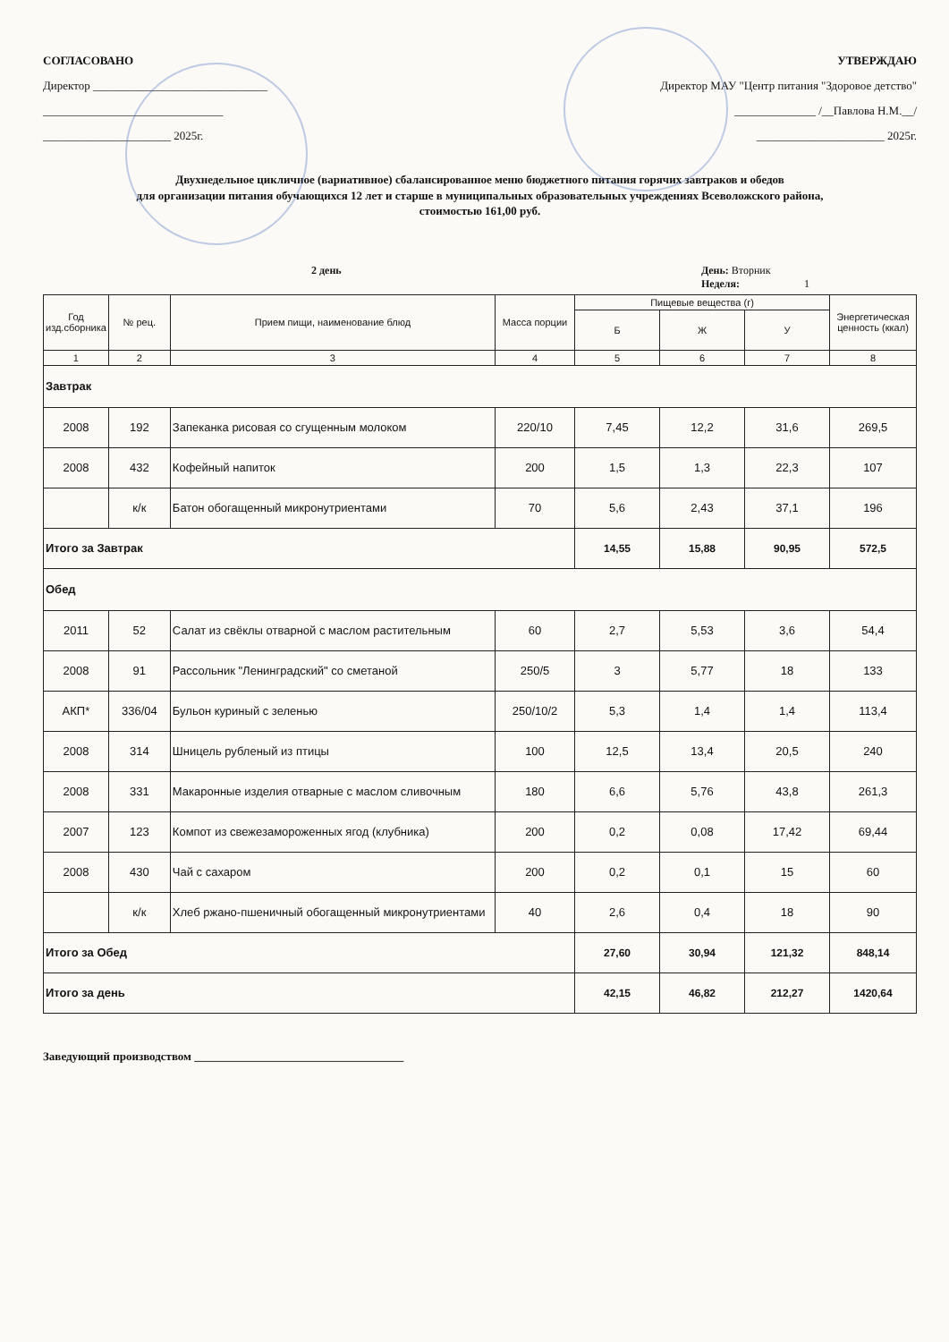СОГЛАСОВАНО
Директор ______________________________
_______________________________
______________________ 2025г.
УТВЕРЖДАЮ
Директор МАУ "Центр питания "Здоровое детство"
______________ /__Павлова Н.М.__/
______________________ 2025г.
Двухнедельное цикличное (вариативное) сбалансированное меню бюджетного питания горячих завтраков и обедов
для организации питания обучающихся 12 лет и старше в муниципальных образовательных учреждениях Всеволожского района,
стоимостью 161,00 руб.
2 день День: Вторник
Неделя: 1
| Год изд.сборника | № рец. | Прием пищи, наименование блюд | Масса порции | Пищевые вещества (г) | | | Энергетическая ценность (ккал) |
| --- | --- | --- | --- | --- | --- | --- | --- |
| | | | | Б | Ж | У | |
| 1 | 2 | 3 | 4 | 5 | 6 | 7 | 8 |
| Завтрак | | | | | | | |
| 2008 | 192 | Запеканка рисовая со сгущенным молоком | 220/10 | 7,45 | 12,2 | 31,6 | 269,5 |
| 2008 | 432 | Кофейный напиток | 200 | 1,5 | 1,3 | 22,3 | 107 |
| | к/к | Батон обогащенный микронутриентами | 70 | 5,6 | 2,43 | 37,1 | 196 |
| Итого за Завтрак | | | | 14,55 | 15,88 | 90,95 | 572,5 |
| Обед | | | | | | | |
| 2011 | 52 | Салат из свёклы отварной с маслом растительным | 60 | 2,7 | 5,53 | 3,6 | 54,4 |
| 2008 | 91 | Рассольник "Ленинградский" со сметаной | 250/5 | 3 | 5,77 | 18 | 133 |
| АКП* | 336/04 | Бульон куриный с зеленью | 250/10/2 | 5,3 | 1,4 | 1,4 | 113,4 |
| 2008 | 314 | Шницель рубленый из птицы | 100 | 12,5 | 13,4 | 20,5 | 240 |
| 2008 | 331 | Макаронные изделия отварные с маслом сливочным | 180 | 6,6 | 5,76 | 43,8 | 261,3 |
| 2007 | 123 | Компот из свежезамороженных ягод (клубника) | 200 | 0,2 | 0,08 | 17,42 | 69,44 |
| 2008 | 430 | Чай с сахаром | 200 | 0,2 | 0,1 | 15 | 60 |
| | к/к | Хлеб ржано-пшеничный обогащенный микронутриентами | 40 | 2,6 | 0,4 | 18 | 90 |
| Итого за Обед | | | | 27,60 | 30,94 | 121,32 | 848,14 |
| Итого за день | | | | 42,15 | 46,82 | 212,27 | 1420,64 |
Заведующий производством ____________________________________